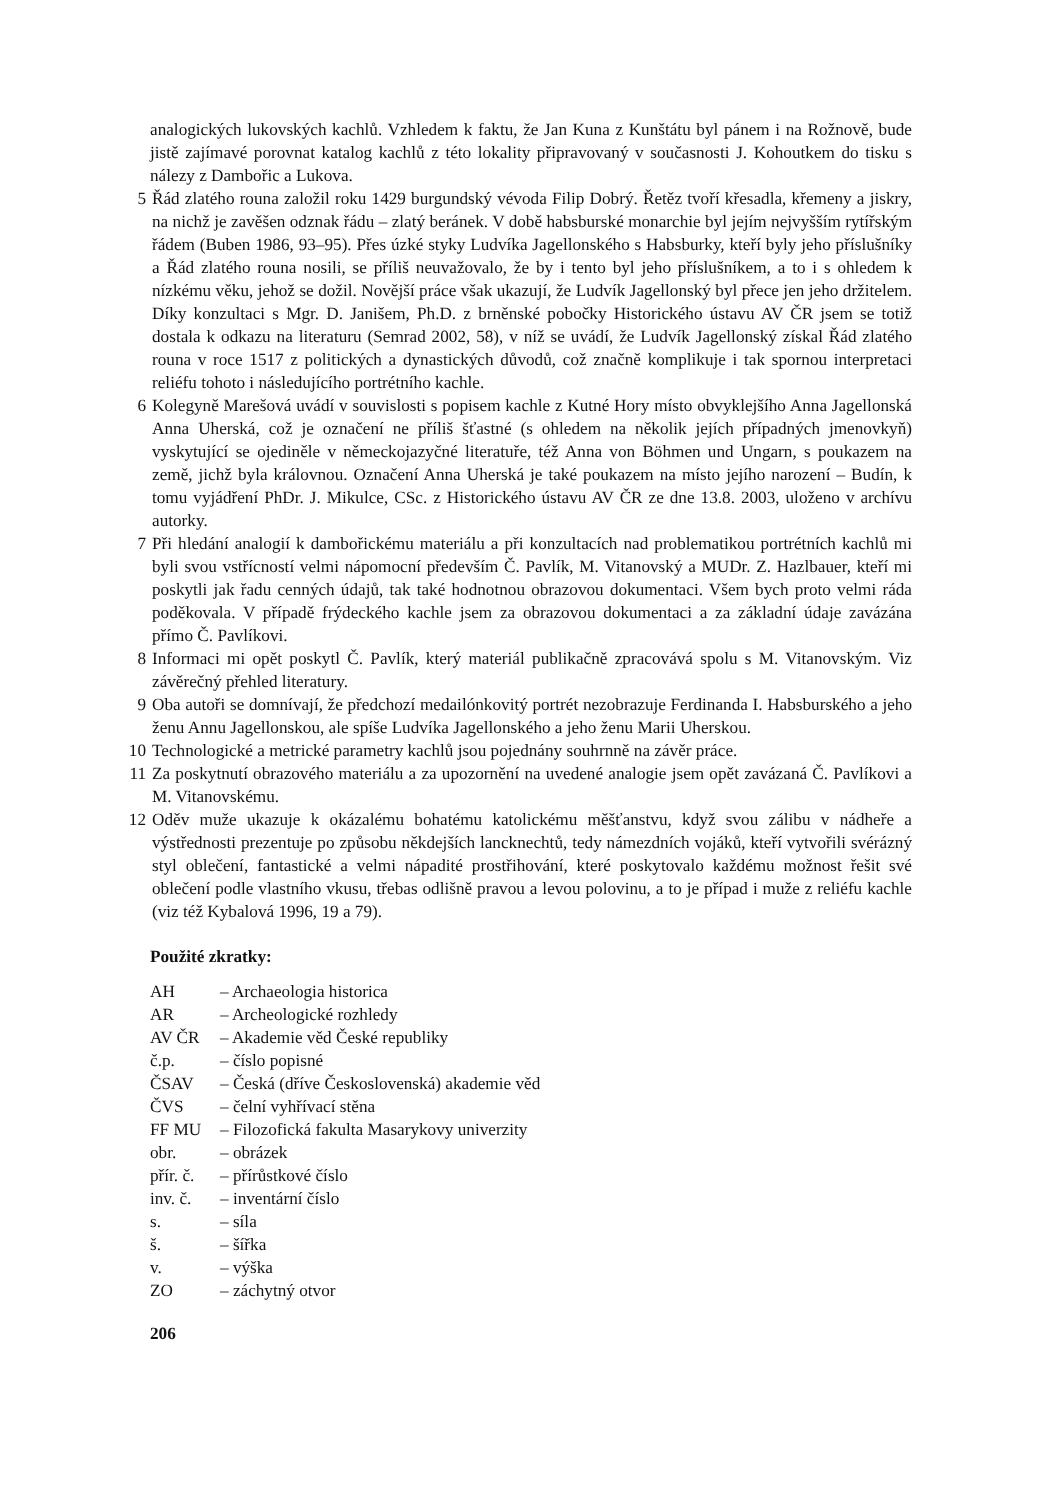analogických lukovských kachlů. Vzhledem k faktu, že Jan Kuna z Kunštátu byl pánem i na Rožnově, bude jistě zajímavé porovnat katalog kachlů z této lokality připravovaný v současnosti J. Kohoutkem do tisku s nálezy z Dambořic a Lukova.
5 Řád zlatého rouna založil roku 1429 burgundský vévoda Filip Dobrý. Řetěz tvoří křesadla, křemeny a jiskry, na nichž je zavěšen odznak řádu – zlatý beránek. V době habsburské monarchie byl jejím nejvyšším rytířským řádem (Buben 1986, 93–95). Přes úzké styky Ludvíka Jagellonského s Habsburky, kteří byly jeho příslušníky a Řád zlatého rouna nosili, se příliš neuvažovalo, že by i tento byl jeho příslušníkem, a to i s ohledem k nízkému věku, jehož se dožil. Novější práce však ukazují, že Ludvík Jagellonský byl přece jen jeho držitelem. Díky konzultaci s Mgr. D. Janišem, Ph.D. z brněnské pobočky Historického ústavu AV ČR jsem se totiž dostala k odkazu na literaturu (Semrad 2002, 58), v níž se uvádí, že Ludvík Jagellonský získal Řád zlatého rouna v roce 1517 z politických a dynastických důvodů, což značně komplikuje i tak spornou interpretaci reliéfu tohoto i následujícího portrétního kachle.
6 Kolegyně Marešová uvádí v souvislosti s popisem kachle z Kutné Hory místo obvyklejšího Anna Jagellonská Anna Uherská, což je označení ne příliš šťastné (s ohledem na několik jejích případných jmenovkyň) vyskytující se ojediněle v německojazyčné literatuře, též Anna von Böhmen und Ungarn, s poukazem na země, jichž byla královnou. Označení Anna Uherská je také poukazem na místo jejího narození – Budín, k tomu vyjádření PhDr. J. Mikulce, CSc. z Historického ústavu AV ČR ze dne 13.8. 2003, uloženo v archívu autorky.
7 Při hledání analogií k dambořickému materiálu a při konzultacích nad problematikou portrétních kachlů mi byli svou vstřícností velmi nápomocní především Č. Pavlík, M. Vitanovský a MUDr. Z. Hazlbauer, kteří mi poskytli jak řadu cenných údajů, tak také hodnotnou obrazovou dokumentaci. Všem bych proto velmi ráda poděkovala. V případě frýdeckého kachle jsem za obrazovou dokumentaci a za základní údaje zavázána přímo Č. Pavlíkovi.
8 Informaci mi opět poskytl Č. Pavlík, který materiál publikačně zpracovává spolu s M. Vitanovským. Viz závěrečný přehled literatury.
9 Oba autoři se domnívají, že předchozí medailónkovitý portrét nezobrazuje Ferdinanda I. Habsburského a jeho ženu Annu Jagellonskou, ale spíše Ludvíka Jagellonského a jeho ženu Marii Uherskou.
10 Technologické a metrické parametry kachlů jsou pojednány souhrnně na závěr práce.
11 Za poskytnutí obrazového materiálu a za upozornění na uvedené analogie jsem opět zavázaná Č. Pavlíkovi a M. Vitanovskému.
12 Oděv muže ukazuje k okázalému bohatému katolickému měšťanstvu, když svou zálibu v nádheře a výstřednosti prezentuje po způsobu někdejších lancknechtů, tedy námezdních vojáků, kteří vytvořili svérázný styl oblečení, fantastické a velmi nápadité prostřihování, které poskytovalo každému možnost řešit své oblečení podle vlastního vkusu, třebas odlišně pravou a levou polovinu, a to je případ i muže z reliéfu kachle (viz též Kybalová 1996, 19 a 79).
Použité zkratky:
| AH | – Archaeologia historica |
| AR | – Archeologické rozhledy |
| AV ČR | – Akademie věd České republiky |
| č.p. | – číslo popisné |
| ČSAV | – Česká (dříve Československá) akademie věd |
| ČVS | – čelní vyhřívací stěna |
| FF MU | – Filozofická fakulta Masarykovy univerzity |
| obr. | – obrázek |
| přír. č. | – přírůstkové číslo |
| inv. č. | – inventární číslo |
| s. | – síla |
| š. | – šířka |
| v. | – výška |
| ZO | – záchytný otvor |
206